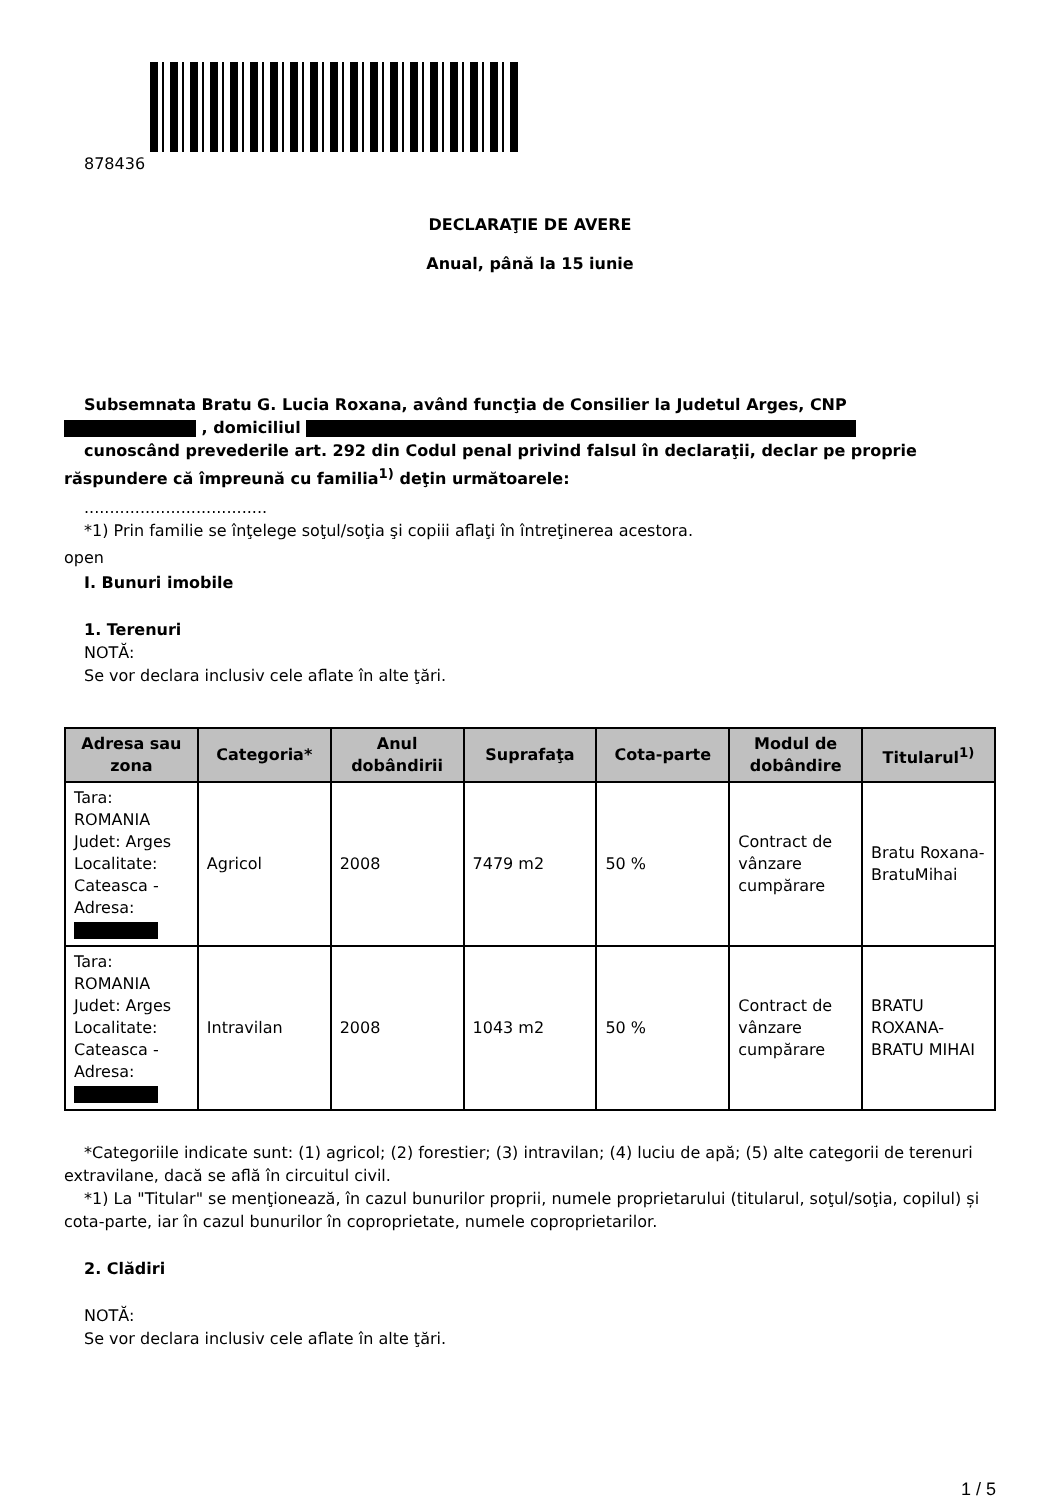878436
DECLARAŢIE DE AVERE
Anual, până la 15 iunie
Subsemnata Bratu G. Lucia Roxana, având funcţia de Consilier la Judetul Arges, CNP
, domiciliul
cunoscând prevederile art. 292 din Codul penal privind falsul în declaraţii, declar pe proprie răspundere că împreună cu familia<sup>1)</sup> deţin următoarele:
....................................
*1) Prin familie se înţelege soţul/soţia şi copiii aflaţi în întreţinerea acestora.
open
I. Bunuri imobile
1. Terenuri
NOTĂ:
Se vor declara inclusiv cele aflate în alte ţări.
| Adresa sau zona | Categoria* | Anul dobândirii | Suprafaţa | Cota-parte | Modul de dobândire | Titularul<sup>1)</sup> |
| --- | --- | --- | --- | --- | --- | --- |
| Tara: ROMANIA Judet: Arges Localitate: Cateasca - Adresa: | Agricol | 2008 | 7479 m2 | 50 % | Contract de vânzare cumpărare | Bratu Roxana-BratuMihai |
| Tara: ROMANIA Judet: Arges Localitate: Cateasca - Adresa: | Intravilan | 2008 | 1043 m2 | 50 % | Contract de vânzare cumpărare | BRATU ROXANA-BRATU MIHAI |
*Categoriile indicate sunt: (1) agricol; (2) forestier; (3) intravilan; (4) luciu de apă; (5) alte categorii de terenuri extravilane, dacă se află în circuitul civil.
*1) La "Titular" se menţionează, în cazul bunurilor proprii, numele proprietarului (titularul, soţul/soţia, copilul) și cota-parte, iar în cazul bunurilor în coproprietate, numele coproprietarilor.
2. Clădiri
NOTĂ:
Se vor declara inclusiv cele aflate în alte ţări.
1 / 5